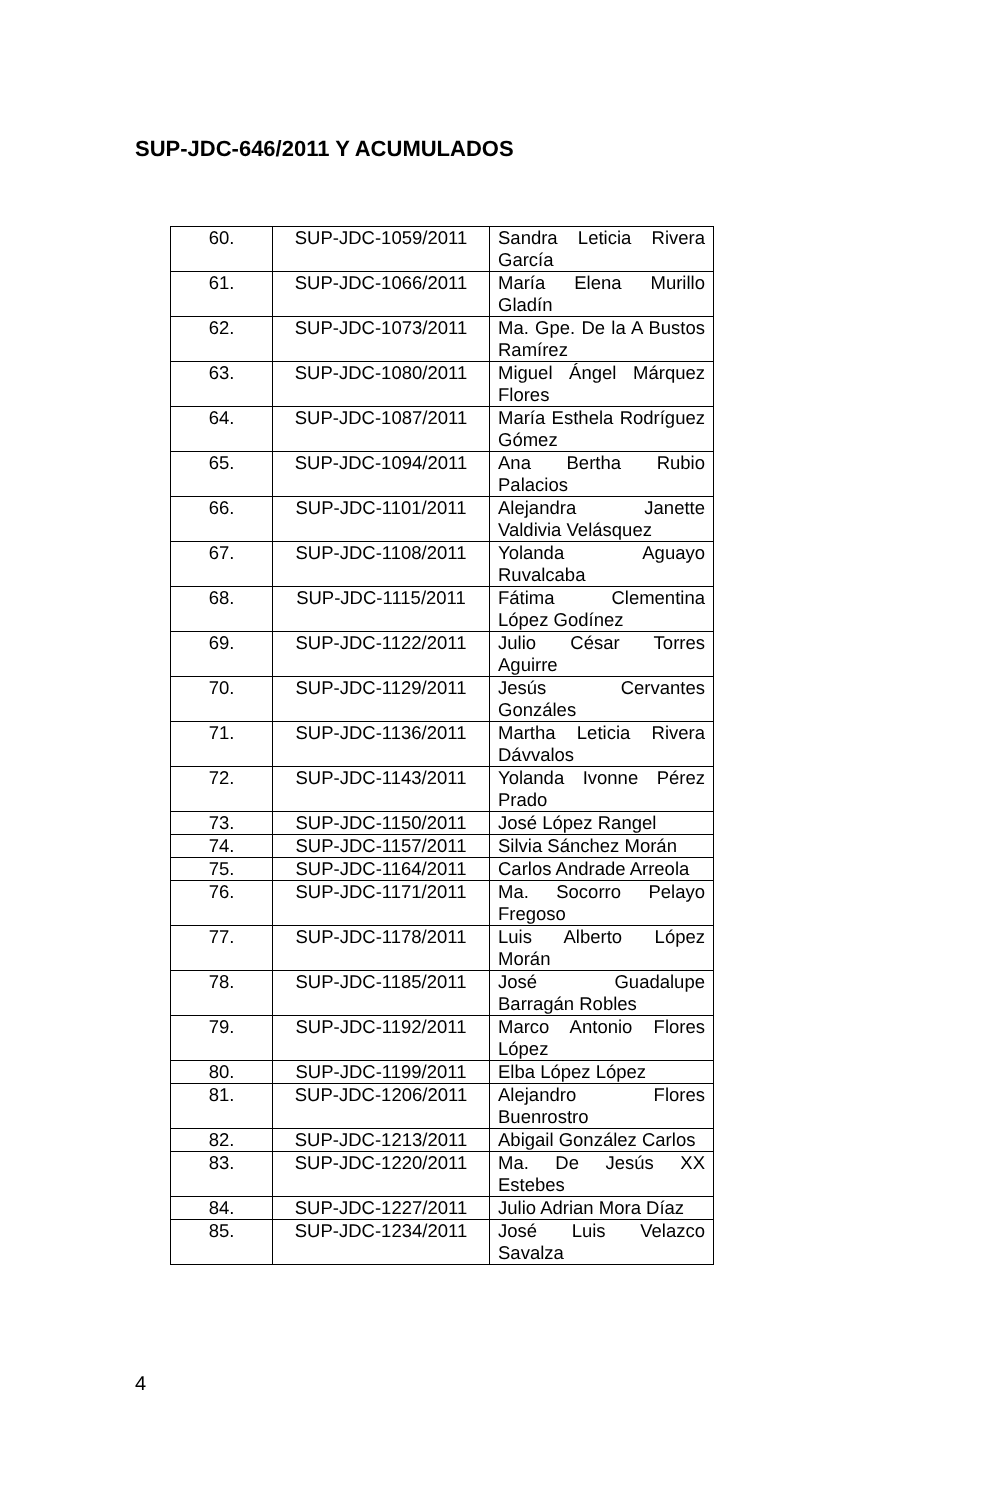SUP-JDC-646/2011 Y ACUMULADOS
| 60. | SUP-JDC-1059/2011 | Sandra Leticia Rivera García |
| 61. | SUP-JDC-1066/2011 | María Elena Murillo Gladín |
| 62. | SUP-JDC-1073/2011 | Ma. Gpe. De la A Bustos Ramírez |
| 63. | SUP-JDC-1080/2011 | Miguel Ángel Márquez Flores |
| 64. | SUP-JDC-1087/2011 | María Esthela Rodríguez Gómez |
| 65. | SUP-JDC-1094/2011 | Ana Bertha Rubio Palacios |
| 66. | SUP-JDC-1101/2011 | Alejandra Janette Valdivia Velásquez |
| 67. | SUP-JDC-1108/2011 | Yolanda Aguayo Ruvalcaba |
| 68. | SUP-JDC-1115/2011 | Fátima Clementina López Godínez |
| 69. | SUP-JDC-1122/2011 | Julio César Torres Aguirre |
| 70. | SUP-JDC-1129/2011 | Jesús Cervantes Gonzáles |
| 71. | SUP-JDC-1136/2011 | Martha Leticia Rivera Dávvalos |
| 72. | SUP-JDC-1143/2011 | Yolanda Ivonne Pérez Prado |
| 73. | SUP-JDC-1150/2011 | José López Rangel |
| 74. | SUP-JDC-1157/2011 | Silvia Sánchez Morán |
| 75. | SUP-JDC-1164/2011 | Carlos Andrade Arreola |
| 76. | SUP-JDC-1171/2011 | Ma. Socorro Pelayo Fregoso |
| 77. | SUP-JDC-1178/2011 | Luis Alberto López Morán |
| 78. | SUP-JDC-1185/2011 | José Guadalupe Barragán Robles |
| 79. | SUP-JDC-1192/2011 | Marco Antonio Flores López |
| 80. | SUP-JDC-1199/2011 | Elba López López |
| 81. | SUP-JDC-1206/2011 | Alejandro Flores Buenrostro |
| 82. | SUP-JDC-1213/2011 | Abigail González Carlos |
| 83. | SUP-JDC-1220/2011 | Ma. De Jesús XX Estebes |
| 84. | SUP-JDC-1227/2011 | Julio Adrian Mora Díaz |
| 85. | SUP-JDC-1234/2011 | José Luis Velazco Savalza |
4